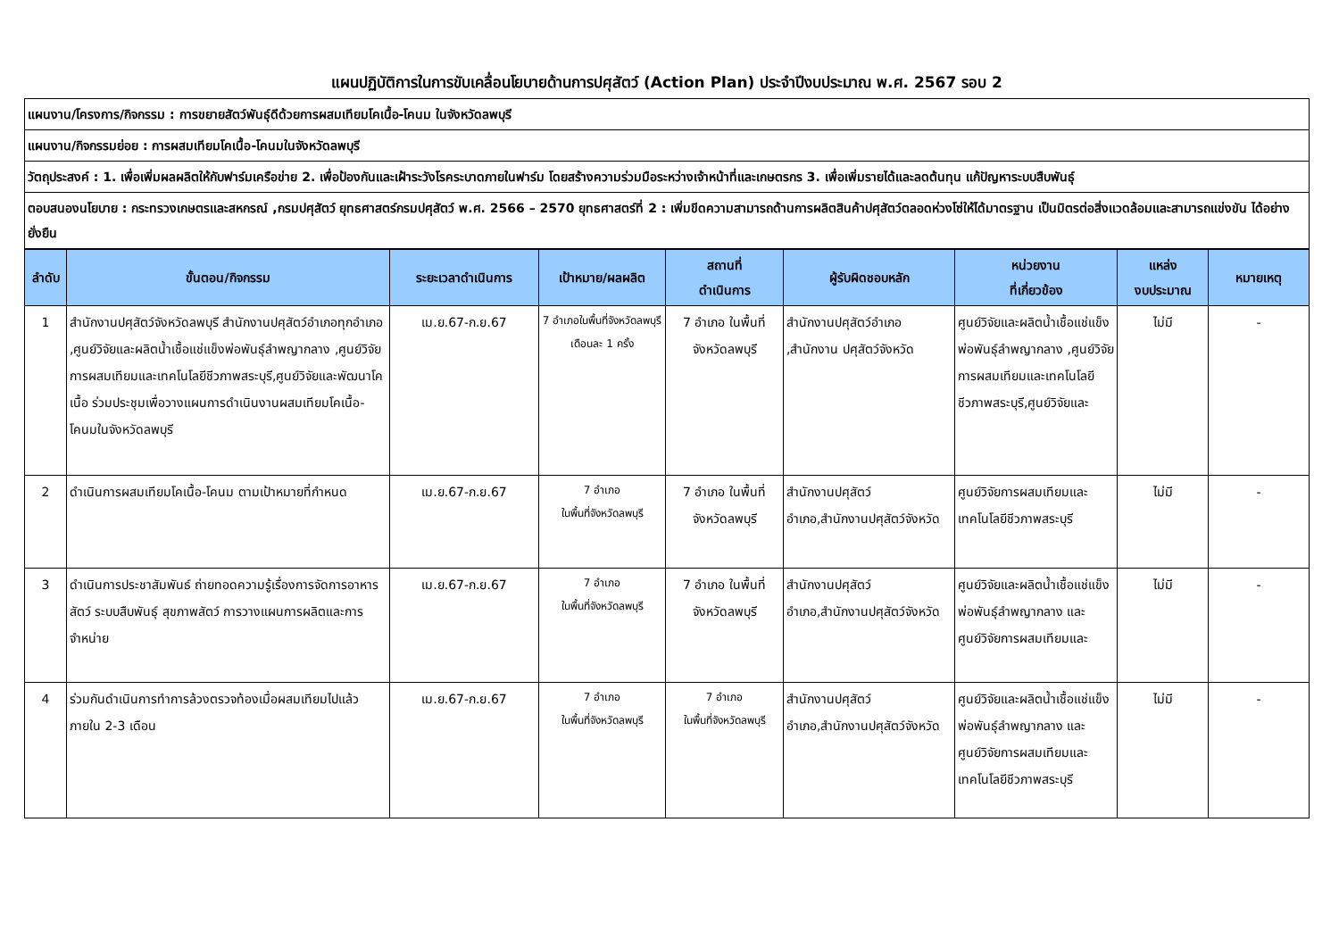แผนปฏิบัติการในการขับเคลื่อนโยบายด้านการปศุสัตว์ (Action Plan) ประจำปีงบประมาณ พ.ศ. 2567 รอบ 2
| แผนงาน/โครงการ/กิจกรรม : การขยายสัตว์พันธุ์ดีด้วยการผสมเทียมโคเนื้อ-โคนม ในจังหวัดลพบุรี |
| แผนงาน/กิจกรรมย่อย : การผสมเทียมโคเนื้อ-โคนมในจังหวัดลพบุรี |
| วัตถุประสงค์ : 1. เพื่อเพิ่มผลผลิตให้กับฟาร์มเครือข่าย 2. เพื่อป้องกันและเฝ้าระวังโรคระบาดภายในฟาร์ม โดยสร้างความร่วมมือระหว่างเจ้าหน้าที่และเกษตรกร 3. เพื่อเพิ่มรายได้และลดต้นทุน แก้ปัญหาระบบสืบพันธุ์ |
| ตอบสนองนโยบาย : กระทรวงเกษตรและสหกรณ์ ,กรมปศุสัตว์ ยุทธศาสตร์กรมปศุสัตว์ พ.ศ. 2566 – 2570 ยุทธศาสตร์ที่ 2 : เพิ่มขีดความสามารถด้านการผลิตสินค้าปศุสัตว์ตลอดห่วงโซ่ให้ได้มาตรฐาน เป็นมิตรต่อสิ่งแวดล้อมและสามารถแข่งขัน ได้อย่างยั่งยืน |
| ลำดับ | ขั้นตอน/กิจกรรม | ระยะเวลาดำเนินการ | เป้าหมาย/ผลผลิต | สถานที่ ดำเนินการ | ผู้รับผิดชอบหลัก | หน่วยงาน ที่เกี่ยวข้อง | แหล่ง งบประมาณ | หมายเหตุ |
| --- | --- | --- | --- | --- | --- | --- | --- | --- |
| 1 | สำนักงานปศุสัตว์จังหวัดลพบุรี สำนักงานปศุสัตว์อำเภอทุกอำเภอ ,ศูนย์วิจัยและผลิตน้ำเชื้อแช่แข็งพ่อพันธุ์ลำพญากลาง ,ศูนย์วิจัยการผสมเทียมและเทคโนโลยีชีวภาพสระบุรี,ศูนย์วิจัยและพัฒนาโคเนื้อ ร่วมประชุมเพื่อวางแผนการดำเนินงานผสมเทียมโคเนื้อ-โคนมในจังหวัดลพบุรี | เม.ย.67-ก.ย.67 | 7 อำเภอในพื้นที่จังหวัดลพบุรี เดือนละ 1 ครั้ง | 7 อำเภอ ในพื้นที่จังหวัดลพบุรี | สำนักงานปศุสัตว์อำเภอ ,สำนักงาน ปศุสัตว์จังหวัด | ศูนย์วิจัยและผลิตน้ำเชื้อแช่แข็งพ่อพันธุ์ลำพญากลาง ,ศูนย์วิจัยการผสมเทียมและเทคโนโลยีชีวภาพสระบุรี,ศูนย์วิจัยและ | ไม่มี | - |
| 2 | ดำเนินการผสมเทียมโคเนื้อ-โคนม ตามเป้าหมายที่กำหนด | เม.ย.67-ก.ย.67 | 7 อำเภอ ในพื้นที่จังหวัดลพบุรี | 7 อำเภอ ในพื้นที่จังหวัดลพบุรี | สำนักงานปศุสัตว์อำเภอ,สำนักงานปศุสัตว์จังหวัด | ศูนย์วิจัยการผสมเทียมและเทคโนโลยีชีวภาพสระบุรี | ไม่มี | - |
| 3 | ดำเนินการประชาสัมพันธ์ ถ่ายทอดความรู้เรื่องการจัดการอาหารสัตว์ ระบบสืบพันธุ์ สุขภาพสัตว์ การวางแผนการผลิตและการจำหน่าย | เม.ย.67-ก.ย.67 | 7 อำเภอ ในพื้นที่จังหวัดลพบุรี | 7 อำเภอ ในพื้นที่จังหวัดลพบุรี | สำนักงานปศุสัตว์อำเภอ,สำนักงานปศุสัตว์จังหวัด | ศูนย์วิจัยและผลิตน้ำเชื้อแช่แข็งพ่อพันธุ์ลำพญากลาง และศูนย์วิจัยการผสมเทียมและ | ไม่มี | - |
| 4 | ร่วมกันดำเนินการทำการล้วงตรวจท้องเมื่อผสมเทียมไปแล้วภายใน 2-3 เดือน | เม.ย.67-ก.ย.67 | 7 อำเภอ ในพื้นที่จังหวัดลพบุรี | 7 อำเภอ ในพื้นที่จังหวัดลพบุรี | สำนักงานปศุสัตว์อำเภอ,สำนักงานปศุสัตว์จังหวัด | ศูนย์วิจัยและผลิตน้ำเชื้อแช่แข็งพ่อพันธุ์ลำพญากลาง และศูนย์วิจัยการผสมเทียมและเทคโนโลยีชีวภาพสระบุรี | ไม่มี | - |